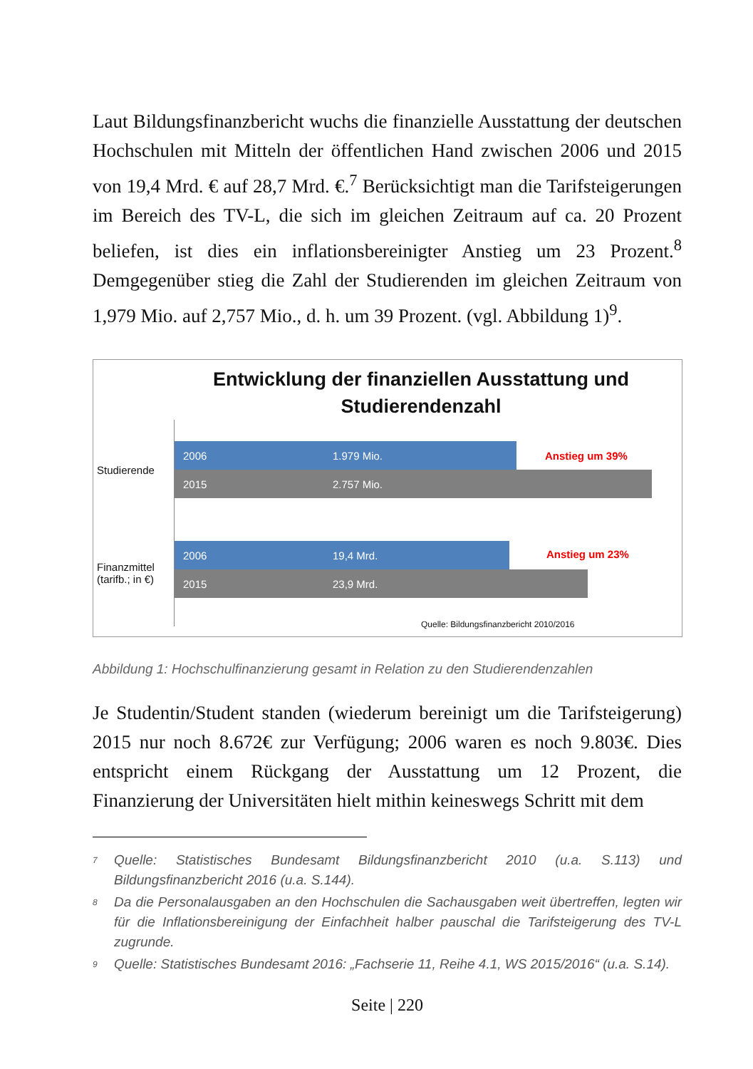Laut Bildungsfinanzbericht wuchs die finanzielle Ausstattung der deutschen Hochschulen mit Mitteln der öffentlichen Hand zwischen 2006 und 2015 von 19,4 Mrd. € auf 28,7 Mrd. €.<sup>7</sup> Berücksichtigt man die Tarifsteigerungen im Bereich des TV-L, die sich im gleichen Zeitraum auf ca. 20 Prozent beliefen, ist dies ein inflationsbereinigter Anstieg um 23 Prozent.<sup>8</sup> Demgegenüber stieg die Zahl der Studierenden im gleichen Zeitraum von 1,979 Mio. auf 2,757 Mio., d. h. um 39 Prozent. (vgl. Abbildung 1)<sup>9</sup>.
Entwicklung der finanziellen Ausstattung und Studierendenzahl
Studierende
2006 1.979 Mio.
2015 2.757 Mio.
Anstieg um 39%
Finanzmittel (tarifb.; in €)
2006 19,4 Mrd.
2015 23,9 Mrd.
Anstieg um 23%
Quelle: Bildungsfinanzbericht 2010/2016
Abbildung 1: Hochschulfinanzierung gesamt in Relation zu den Studierendenzahlen
Je Studentin/Student standen (wiederum bereinigt um die Tarifsteigerung) 2015 nur noch 8.672€ zur Verfügung; 2006 waren es noch 9.803€. Dies entspricht einem Rückgang der Ausstattung um 12 Prozent, die Finanzierung der Universitäten hielt mithin keineswegs Schritt mit dem
<sup>7</sup>
Quelle: Statistisches Bundesamt Bildungsfinanzbericht 2010 (u.a. S.113) und Bildungsfinanzbericht 2016 (u.a. S.144).
<sup>8</sup>
Da die Personalausgaben an den Hochschulen die Sachausgaben weit übertreffen, legten wir für die Inflationsbereinigung der Einfachheit halber pauschal die Tarifsteigerung des TV-L zugrunde.
<sup>9</sup>
Quelle: Statistisches Bundesamt 2016: „Fachserie 11, Reihe 4.1, WS 2015/2016“ (u.a. S.14).
Seite | 220